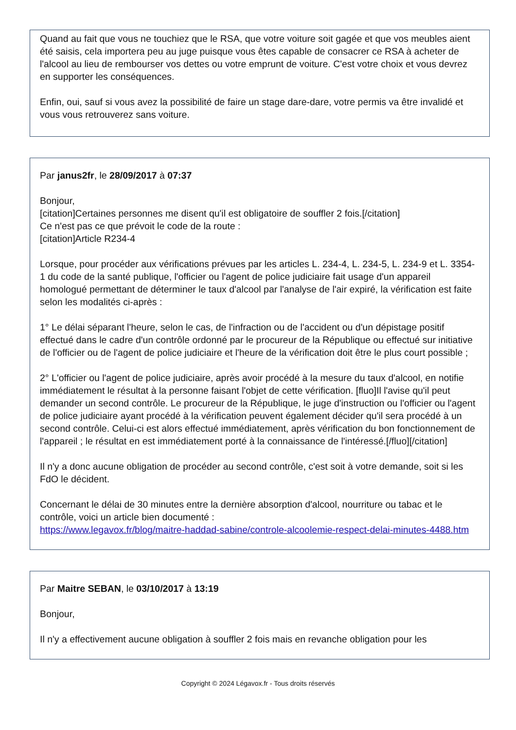Quand au fait que vous ne touchiez que le RSA, que votre voiture soit gagée et que vos meubles aient été saisis, cela importera peu au juge puisque vous êtes capable de consacrer ce RSA à acheter de l'alcool au lieu de rembourser vos dettes ou votre emprunt de voiture. C'est votre choix et vous devrez en supporter les conséquences.
Enfin, oui, sauf si vous avez la possibilité de faire un stage dare-dare, votre permis va être invalidé et vous vous retrouverez sans voiture.
Par janus2fr, le 28/09/2017 à 07:37
Bonjour,
[citation]Certaines personnes me disent qu'il est obligatoire de souffler 2 fois.[/citation]
Ce n'est pas ce que prévoit le code de la route :
[citation]Article R234-4
Lorsque, pour procéder aux vérifications prévues par les articles L. 234-4, L. 234-5, L. 234-9 et L. 3354-1 du code de la santé publique, l'officier ou l'agent de police judiciaire fait usage d'un appareil homologué permettant de déterminer le taux d'alcool par l'analyse de l'air expiré, la vérification est faite selon les modalités ci-après :
1° Le délai séparant l'heure, selon le cas, de l'infraction ou de l'accident ou d'un dépistage positif effectué dans le cadre d'un contrôle ordonné par le procureur de la République ou effectué sur initiative de l'officier ou de l'agent de police judiciaire et l'heure de la vérification doit être le plus court possible ;
2° L'officier ou l'agent de police judiciaire, après avoir procédé à la mesure du taux d'alcool, en notifie immédiatement le résultat à la personne faisant l'objet de cette vérification. [fluo]Il l'avise qu'il peut demander un second contrôle. Le procureur de la République, le juge d'instruction ou l'officier ou l'agent de police judiciaire ayant procédé à la vérification peuvent également décider qu'il sera procédé à un second contrôle. Celui-ci est alors effectué immédiatement, après vérification du bon fonctionnement de l'appareil ; le résultat en est immédiatement porté à la connaissance de l'intéressé.[/fluo][/citation]
Il n'y a donc aucune obligation de procéder au second contrôle, c'est soit à votre demande, soit si les FdO le décident.
Concernant le délai de 30 minutes entre la dernière absorption d'alcool, nourriture ou tabac et le contrôle, voici un article bien documenté :
https://www.legavox.fr/blog/maitre-haddad-sabine/controle-alcoolemie-respect-delai-minutes-4488.htm
Par Maitre SEBAN, le 03/10/2017 à 13:19
Bonjour,
Il n'y a effectivement aucune obligation à souffler 2 fois mais en revanche obligation pour les
Copyright © 2024 Légavox.fr - Tous droits réservés